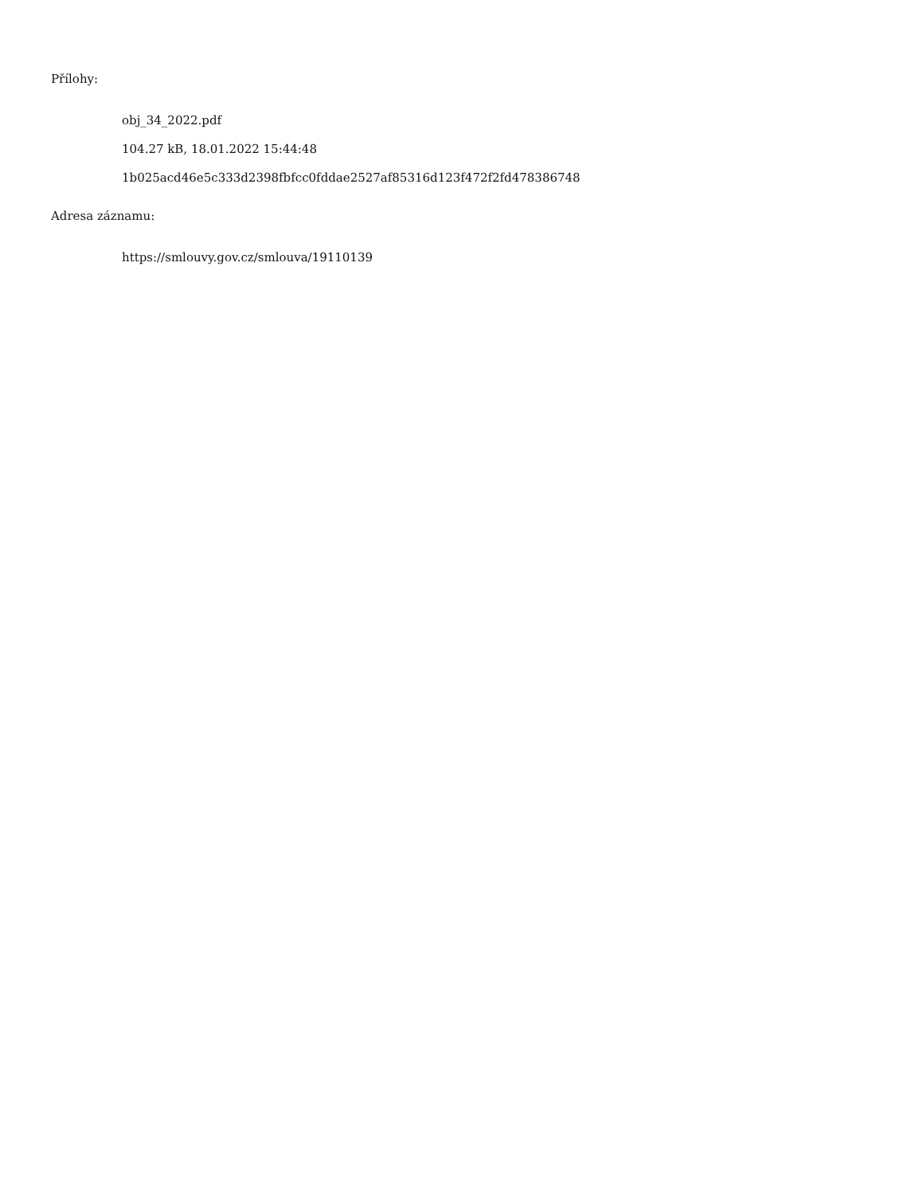Přílohy:
obj_34_2022.pdf
104.27 kB, 18.01.2022 15:44:48
1b025acd46e5c333d2398fbfcc0fddae2527af85316d123f472f2fd478386748
Adresa záznamu:
https://smlouvy.gov.cz/smlouva/19110139